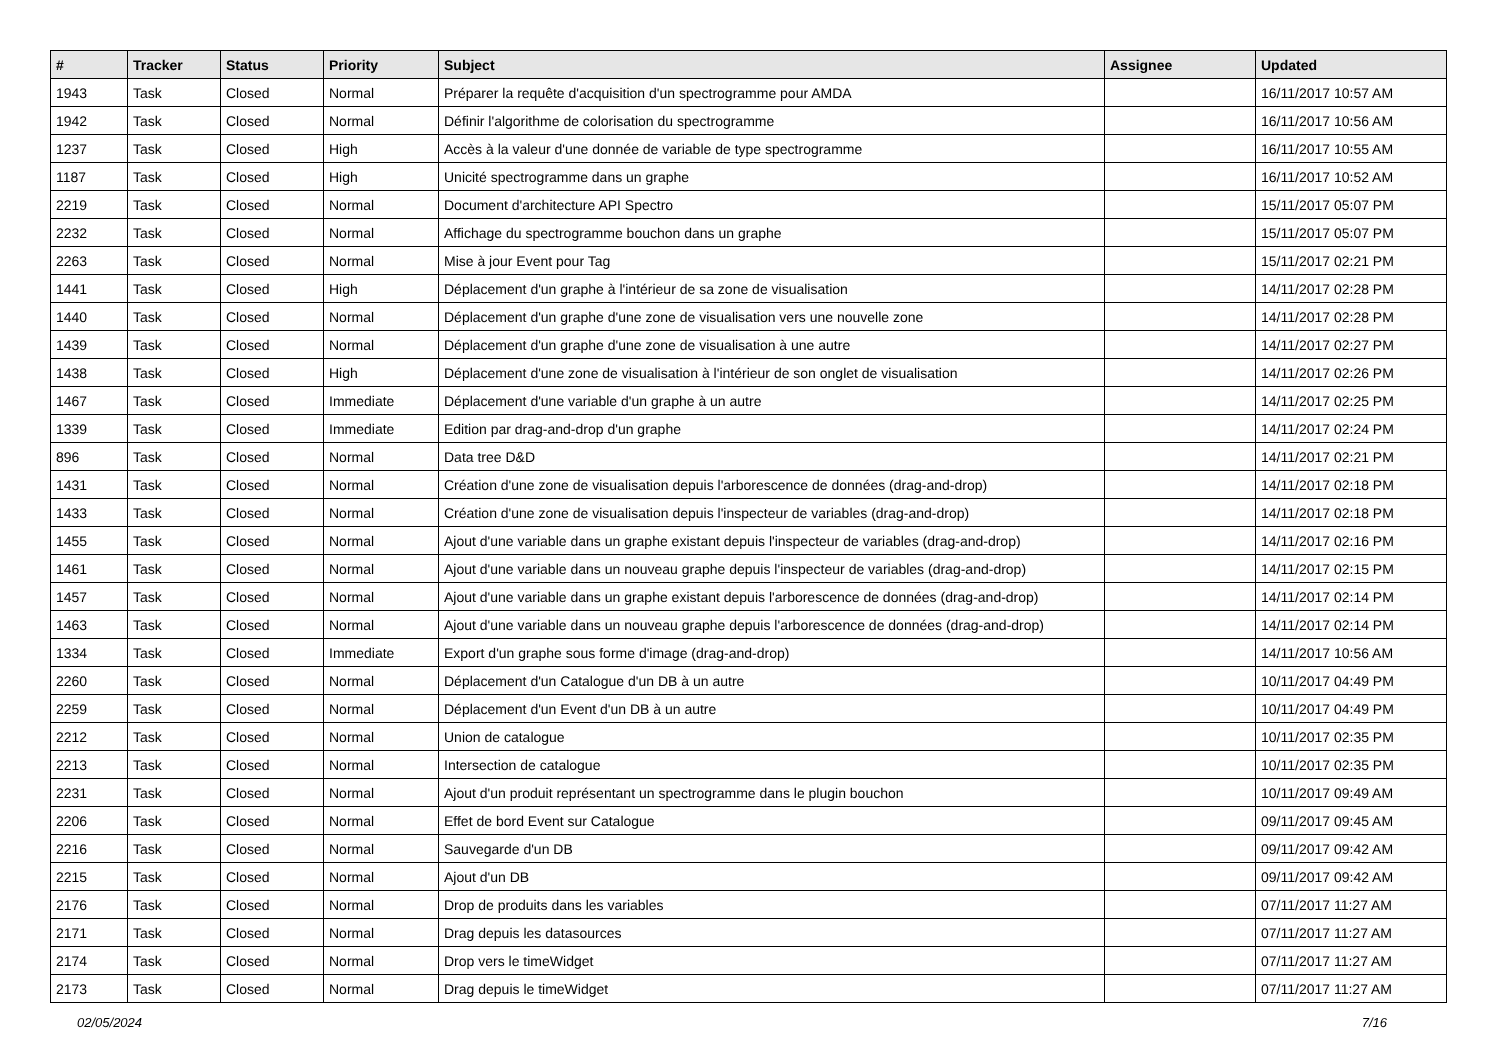| # | Tracker | Status | Priority | Subject | Assignee | Updated |
| --- | --- | --- | --- | --- | --- | --- |
| 1943 | Task | Closed | Normal | Préparer la requête d'acquisition d'un spectrogramme pour AMDA | | 16/11/2017 10:57 AM |
| 1942 | Task | Closed | Normal | Définir l'algorithme de colorisation du spectrogramme | | 16/11/2017 10:56 AM |
| 1237 | Task | Closed | High | Accès à la valeur d'une donnée de variable de type spectrogramme | | 16/11/2017 10:55 AM |
| 1187 | Task | Closed | High | Unicité spectrogramme dans un graphe | | 16/11/2017 10:52 AM |
| 2219 | Task | Closed | Normal | Document d'architecture API Spectro | | 15/11/2017 05:07 PM |
| 2232 | Task | Closed | Normal | Affichage du spectrogramme bouchon dans un graphe | | 15/11/2017 05:07 PM |
| 2263 | Task | Closed | Normal | Mise à jour Event pour Tag | | 15/11/2017 02:21 PM |
| 1441 | Task | Closed | High | Déplacement d'un graphe à l'intérieur de sa zone de visualisation | | 14/11/2017 02:28 PM |
| 1440 | Task | Closed | Normal | Déplacement d'un graphe d'une zone de visualisation vers une nouvelle zone | | 14/11/2017 02:28 PM |
| 1439 | Task | Closed | Normal | Déplacement d'un graphe d'une zone de visualisation à une autre | | 14/11/2017 02:27 PM |
| 1438 | Task | Closed | High | Déplacement d'une zone de visualisation à l'intérieur de son onglet de visualisation | | 14/11/2017 02:26 PM |
| 1467 | Task | Closed | Immediate | Déplacement d'une variable d'un graphe à un autre | | 14/11/2017 02:25 PM |
| 1339 | Task | Closed | Immediate | Edition par drag-and-drop d'un graphe | | 14/11/2017 02:24 PM |
| 896 | Task | Closed | Normal | Data tree D&D | | 14/11/2017 02:21 PM |
| 1431 | Task | Closed | Normal | Création d'une zone de visualisation depuis l'arborescence de données (drag-and-drop) | | 14/11/2017 02:18 PM |
| 1433 | Task | Closed | Normal | Création d'une zone de visualisation depuis l'inspecteur de variables (drag-and-drop) | | 14/11/2017 02:18 PM |
| 1455 | Task | Closed | Normal | Ajout d'une variable dans un graphe existant depuis l'inspecteur de variables (drag-and-drop) | | 14/11/2017 02:16 PM |
| 1461 | Task | Closed | Normal | Ajout d'une variable dans un nouveau graphe depuis l'inspecteur de variables (drag-and-drop) | | 14/11/2017 02:15 PM |
| 1457 | Task | Closed | Normal | Ajout d'une variable dans un graphe existant depuis l'arborescence de données (drag-and-drop) | | 14/11/2017 02:14 PM |
| 1463 | Task | Closed | Normal | Ajout d'une variable dans un nouveau graphe depuis l'arborescence de données (drag-and-drop) | | 14/11/2017 02:14 PM |
| 1334 | Task | Closed | Immediate | Export d'un graphe sous forme d'image (drag-and-drop) | | 14/11/2017 10:56 AM |
| 2260 | Task | Closed | Normal | Déplacement d'un Catalogue d'un DB à un autre | | 10/11/2017 04:49 PM |
| 2259 | Task | Closed | Normal | Déplacement d'un Event d'un DB à un autre | | 10/11/2017 04:49 PM |
| 2212 | Task | Closed | Normal | Union de catalogue | | 10/11/2017 02:35 PM |
| 2213 | Task | Closed | Normal | Intersection de catalogue | | 10/11/2017 02:35 PM |
| 2231 | Task | Closed | Normal | Ajout d'un produit représentant un spectrogramme dans le plugin bouchon | | 10/11/2017 09:49 AM |
| 2206 | Task | Closed | Normal | Effet de bord Event sur Catalogue | | 09/11/2017 09:45 AM |
| 2216 | Task | Closed | Normal | Sauvegarde d'un DB | | 09/11/2017 09:42 AM |
| 2215 | Task | Closed | Normal | Ajout d'un DB | | 09/11/2017 09:42 AM |
| 2176 | Task | Closed | Normal | Drop de produits dans les variables | | 07/11/2017 11:27 AM |
| 2171 | Task | Closed | Normal | Drag depuis les datasources | | 07/11/2017 11:27 AM |
| 2174 | Task | Closed | Normal | Drop vers le timeWidget | | 07/11/2017 11:27 AM |
| 2173 | Task | Closed | Normal | Drag depuis le timeWidget | | 07/11/2017 11:27 AM |
02/05/2024 7/16